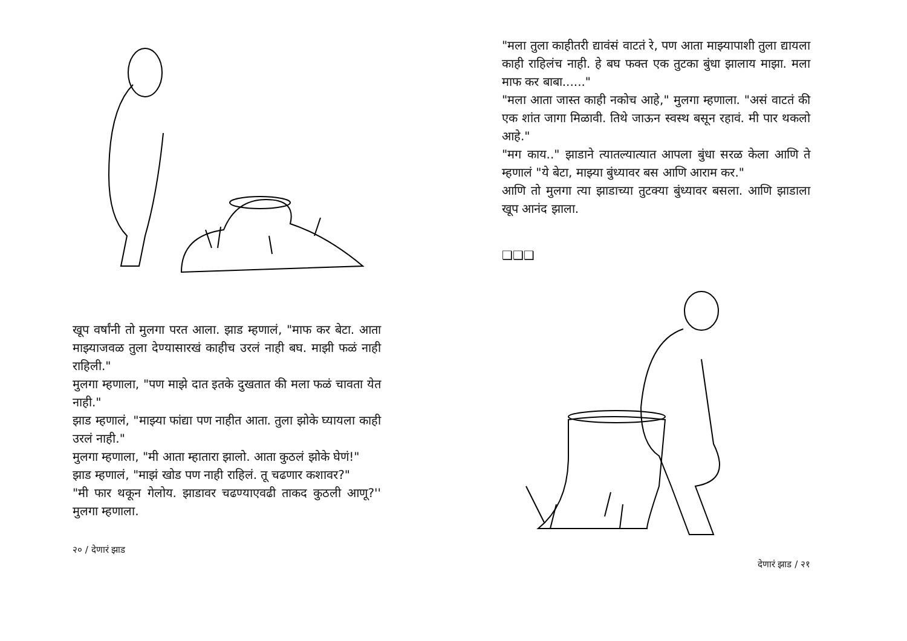खूप वर्षांनी तो मुलगा परत आला. झाड म्हणालं, "माफ कर बेटा. आता माझ्याजवळ तुला देण्यासारखं काहीच उरलं नाही बघ. माझी फळं नाही राहिली."
मुलगा म्हणाला, "पण माझे दात इतके दुखतात की मला फळं चावता येत नाही."
झाड म्हणालं, "माझ्या फांद्या पण नाहीत आता. तुला झोके घ्यायला काही उरलं नाही."
मुलगा म्हणाला, "मी आता म्हातारा झालो. आता कुठलं झोके घेणं!"
झाड म्हणालं, "माझं खोड पण नाही राहिलं. तू चढणार कशावर?"
"मी फार थकून गेलोय. झाडावर चढण्याएवढी ताकद कुठली आणू?'' मुलगा म्हणाला.
२० / देणारं झाड
"मला तुला काहीतरी द्यावंसं वाटतं रे, पण आता माझ्यापाशी तुला द्यायला काही राहिलंच नाही. हे बघ फक्त एक तुटका बुंधा झालाय माझा. मला माफ कर बाबा......"
"मला आता जास्त काही नकोच आहे," मुलगा म्हणाला. "असं वाटतं की एक शांत जागा मिळावी. तिथे जाऊन स्वस्थ बसून रहावं. मी पार थकलो आहे."
"मग काय.." झाडाने त्यातल्यात्यात आपला बुंधा सरळ केला आणि ते म्हणालं "ये बेटा, माझ्या बुंध्यावर बस आणि आराम कर."
आणि तो मुलगा त्या झाडाच्या तुटक्या बुंध्यावर बसला. आणि झाडाला खूप आनंद झाला.
❑❑❑
देणारं झाड / २१